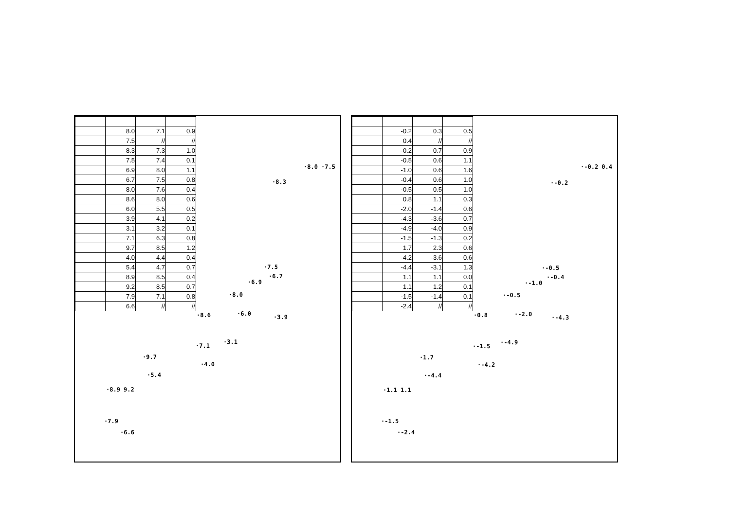| | 8.0 | 7.1 | 0.9 |
| | 7.5 | // | // |
| | 8.3 | 7.3 | 1.0 |
| | 7.5 | 7.4 | 0.1 |
| | 6.9 | 8.0 | 1.1 |
| | 6.7 | 7.5 | 0.8 |
| | 8.0 | 7.6 | 0.4 |
| | 8.6 | 8.0 | 0.6 |
| | 6.0 | 5.5 | 0.5 |
| | 3.9 | 4.1 | 0.2 |
| | 3.1 | 3.2 | 0.1 |
| | 7.1 | 6.3 | 0.8 |
| | 9.7 | 8.5 | 1.2 |
| | 4.0 | 4.4 | 0.4 |
| | 5.4 | 4.7 | 0.7 |
| | 8.9 | 8.5 | 0.4 |
| | 9.2 | 8.5 | 0.7 |
| | 7.9 | 7.1 | 0.8 |
| | 6.6 | // | // |
·8.0 ·7.5
·8.3
·7.5
·6.7
·6.9
·8.0
·8.6 ·6.0 ·3.9
·3.1
·7.1
·9.7
·4.0
·5.4
·8.9 9.2
·7.9
·6.6
| | -0.2 | 0.3 | 0.5 |
| | 0.4 | // | // |
| | -0.2 | 0.7 | 0.9 |
| | -0.5 | 0.6 | 1.1 |
| | -1.0 | 0.6 | 1.6 |
| | -0.4 | 0.6 | 1.0 |
| | -0.5 | 0.5 | 1.0 |
| | 0.8 | 1.1 | 0.3 |
| | -2.0 | -1.4 | 0.6 |
| | -4.3 | -3.6 | 0.7 |
| | -4.9 | -4.0 | 0.9 |
| | -1.5 | -1.3 | 0.2 |
| | 1.7 | 2.3 | 0.6 |
| | -4.2 | -3.6 | 0.6 |
| | -4.4 | -3.1 | 1.3 |
| | 1.1 | 1.1 | 0.0 |
| | 1.1 | 1.2 | 0.1 |
| | -1.5 | -1.4 | 0.1 |
| | -2.4 | // | // |
·-0.2 0.4
·-0.2
·-0.5
·-0.4
·-1.0
·-0.5
·0.8 ·-2.0 ·-4.3
·-4.9
·-1.5
·1.7
·-4.2
·-4.4
·1.1 1.1
·-1.5
·-2.4